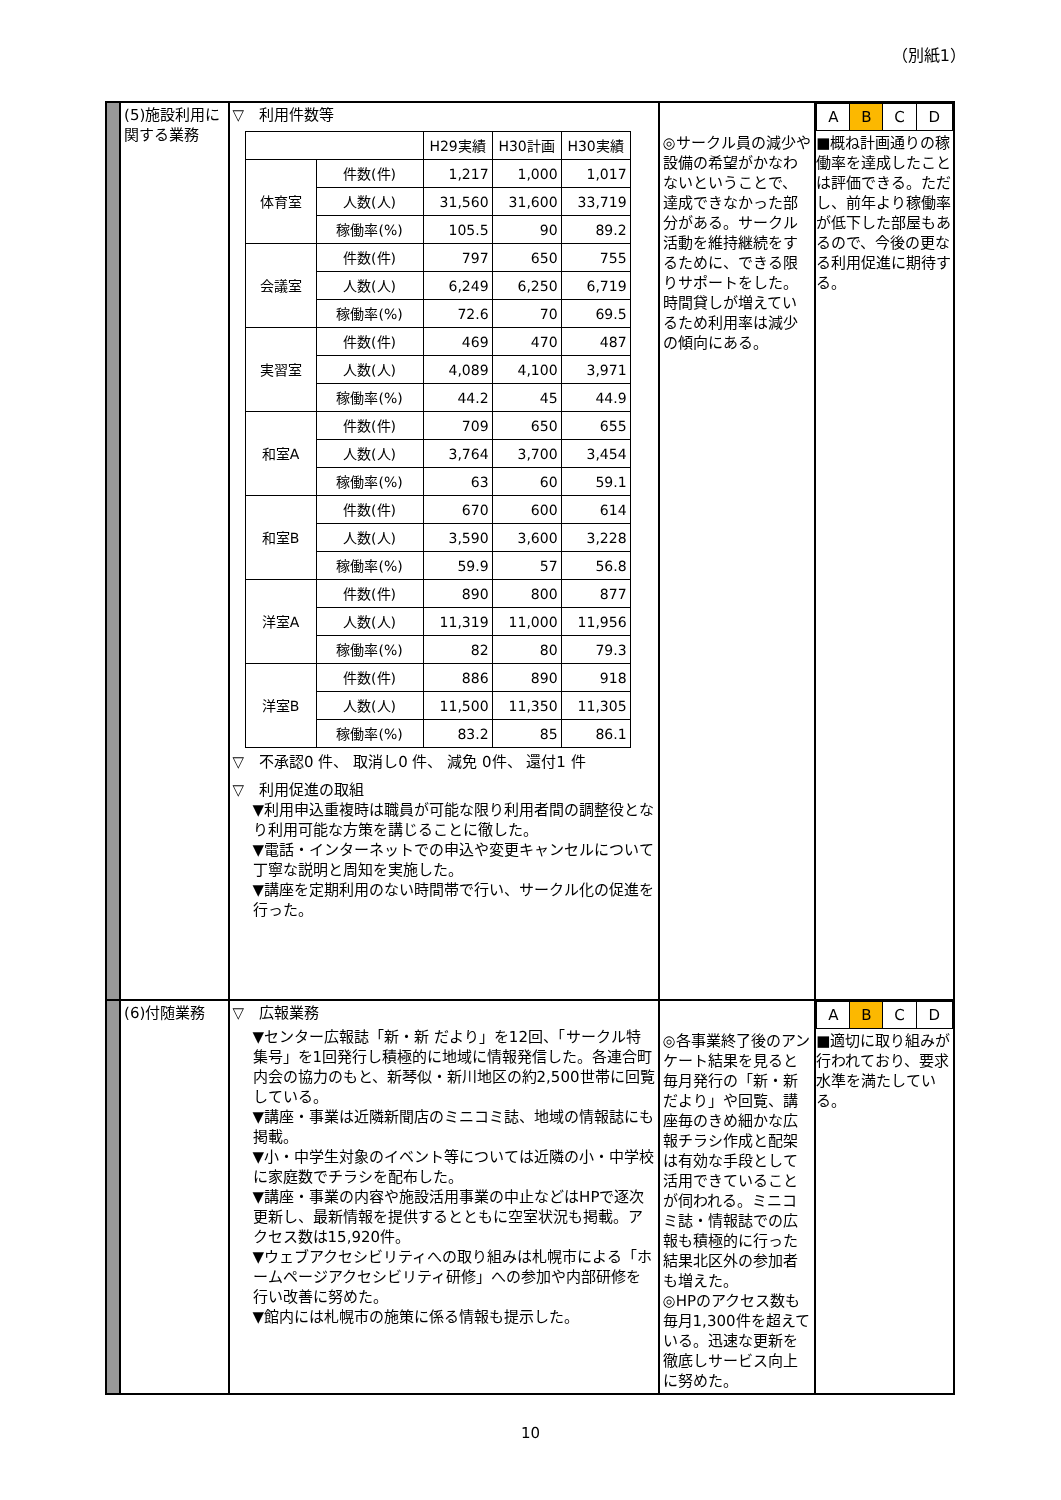（別紙1）
| | (5)施設利用に関する業務 | ▽ 利用件数等 / / / H29実績 / H30計画 / H30実績 / / --- / --- / --- / --- / --- / / 体育室 / 件数(件) / 1,217 / 1,000 / 1,017 / / / 人数(人) / 31,560 / 31,600 / 33,719 / / / 稼働率(%) / 105.5 / 90 / 89.2 / / 会議室 / 件数(件) / 797 / 650 / 755 / / / 人数(人) / 6,249 / 6,250 / 6,719 / / / 稼働率(%) / 72.6 / 70 / 69.5 / / 実習室 / 件数(件) / 469 / 470 / 487 / / / 人数(人) / 4,089 / 4,100 / 3,971 / / / 稼働率(%) / 44.2 / 45 / 44.9 / / 和室A / 件数(件) / 709 / 650 / 655 / / / 人数(人) / 3,764 / 3,700 / 3,454 / / / 稼働率(%) / 63 / 60 / 59.1 / / 和室B / 件数(件) / 670 / 600 / 614 / / / 人数(人) / 3,590 / 3,600 / 3,228 / / / 稼働率(%) / 59.9 / 57 / 56.8 / / 洋室A / 件数(件) / 890 / 800 / 877 / / / 人数(人) / 11,319 / 11,000 / 11,956 / / / 稼働率(%) / 82 / 80 / 79.3 / / 洋室B / 件数(件) / 886 / 890 / 918 / / / 人数(人) / 11,500 / 11,350 / 11,305 / / / 稼働率(%) / 83.2 / 85 / 86.1 / ▽ 不承認0 件、 取消し0 件、 減免 0件、 還付1 件 ▽ 利用促進の取組 ▼利用申込重複時は職員が可能な限り利用者間の調整役となり利用可能な方策を講じることに徹した。 ▼電話・インターネットでの申込や変更キャンセルについて丁寧な説明と周知を実施した。 ▼講座を定期利用のない時間帯で行い、サークル化の促進を行った。 | ◎サークル員の減少や設備の希望がかなわないということで、達成できなかった部分がある。サークル活動を維持継続をするために、できる限りサポートをした。時間貸しが増えているため利用率は減少の傾向にある。 | / A / B / C / D / ■概ね計画通りの稼働率を達成したことは評価できる。ただし、前年より稼働率が低下した部屋もあるので、今後の更なる利用促進に期待する。 |
| | (6)付随業務 | ▽ 広報業務 ▼センター広報誌「新・新 だより」を12回、「サークル特集号」を1回発行し積極的に地域に情報発信した。各連合町内会の協力のもと、新琴似・新川地区の約2,500世帯に回覧している。 ▼講座・事業は近隣新聞店のミニコミ誌、地域の情報誌にも掲載。 ▼小・中学生対象のイベント等については近隣の小・中学校に家庭数でチラシを配布した。 ▼講座・事業の内容や施設活用事業の中止などはHPで逐次更新し、最新情報を提供するとともに空室状況も掲載。アクセス数は15,920件。 ▼ウェブアクセシビリティへの取り組みは札幌市による「ホームページアクセシビリティ研修」への参加や内部研修を行い改善に努めた。 ▼館内には札幌市の施策に係る情報も提示した。 | ◎各事業終了後のアンケート結果を見ると毎月発行の「新・新だより」や回覧、講座毎のきめ細かな広報チラシ作成と配架は有効な手段として活用できていることが伺われる。ミニコミ誌・情報誌での広報も積極的に行った結果北区外の参加者も増えた。 ◎HPのアクセス数も毎月1,300件を超えている。迅速な更新を徹底しサービス向上に努めた。 | / A / B / C / D / ■適切に取り組みが行われており、要求水準を満たしている。 |
10